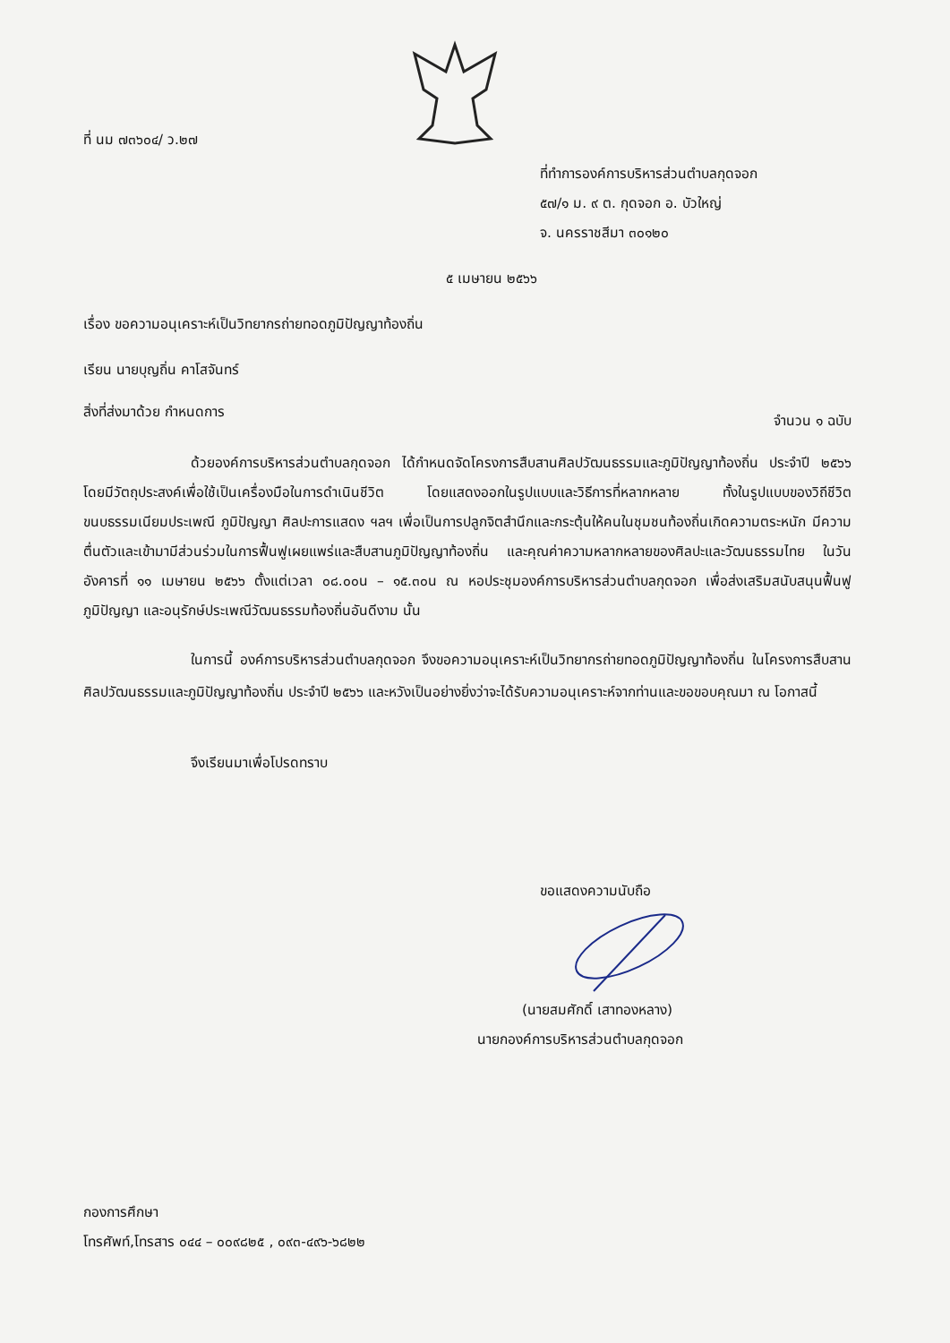ที่ นม ๗๓๖๐๔/ ว.๒๗
ที่ทำการองค์การบริหารส่วนตำบลกุดจอก
๕๗/๑ ม. ๙ ต. กุดจอก อ. บัวใหญ่
จ. นครราชสีมา ๓๐๑๒๐
๕ เมษายน ๒๕๖๖
เรื่อง ขอความอนุเคราะห์เป็นวิทยากรถ่ายทอดภูมิปัญญาท้องถิ่น
เรียน นายบุญถิ่น คาโสจันทร์
สิ่งที่ส่งมาด้วย กำหนดการ
จำนวน ๑ ฉบับ
ด้วยองค์การบริหารส่วนตำบลกุดจอก ได้กำหนดจัดโครงการสืบสานศิลปวัฒนธรรมและภูมิปัญญาท้องถิ่น ประจำปี ๒๕๖๖ โดยมีวัตถุประสงค์เพื่อใช้เป็นเครื่องมือในการดำเนินชีวิต โดยแสดงออกในรูปแบบและวิธีการที่หลากหลาย ทั้งในรูปแบบของวิถีชีวิต ขนบธรรมเนียมประเพณี ภูมิปัญญา ศิลปะการแสดง ฯลฯ เพื่อเป็นการปลูกจิตสำนึกและกระตุ้นให้คนในชุมชนท้องถิ่นเกิดความตระหนัก มีความตื่นตัวและเข้ามามีส่วนร่วมในการฟื้นฟูเผยแพร่และสืบสานภูมิปัญญาท้องถิ่น และคุณค่าความหลากหลายของศิลปะและวัฒนธรรมไทย ในวันอังคารที่ ๑๑ เมษายน ๒๕๖๖ ตั้งแต่เวลา ๐๘.๐๐น – ๑๕.๓๐น ณ หอประชุมองค์การบริหารส่วนตำบลกุดจอก เพื่อส่งเสริมสนับสนุนฟื้นฟูภูมิปัญญา และอนุรักษ์ประเพณีวัฒนธรรมท้องถิ่นอันดีงาม นั้น
ในการนี้ องค์การบริหารส่วนตำบลกุดจอก จึงขอความอนุเคราะห์เป็นวิทยากรถ่ายทอดภูมิปัญญาท้องถิ่น ในโครงการสืบสานศิลปวัฒนธรรมและภูมิปัญญาท้องถิ่น ประจำปี ๒๕๖๖ และหวังเป็นอย่างยิ่งว่าจะได้รับความอนุเคราะห์จากท่านและขอขอบคุณมา ณ โอกาสนี้
จึงเรียนมาเพื่อโปรดทราบ
ขอแสดงความนับถือ
(นายสมศักดิ์ เสาทองหลาง)
นายกองค์การบริหารส่วนตำบลกุดจอก
กองการศึกษา
โทรศัพท์,โทรสาร ๐๔๔ – ๐๐๙๘๒๕ , ๐๙๓-๔๙๖-๖๘๒๒